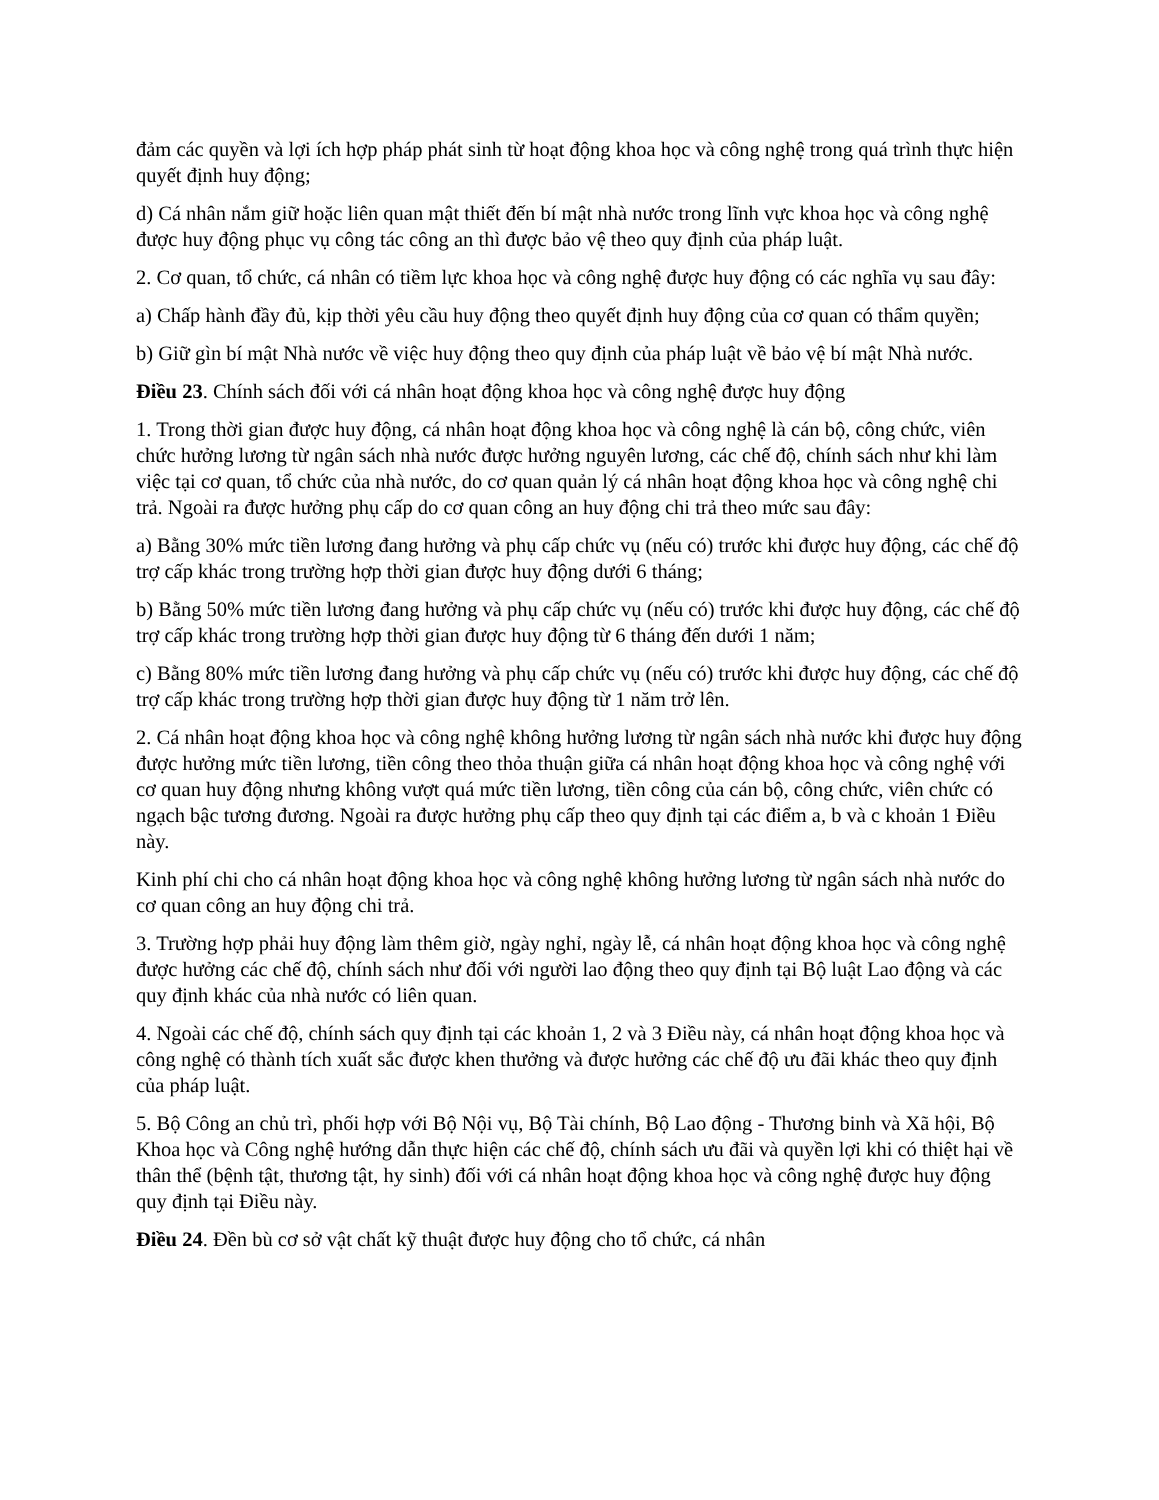đảm các quyền và lợi ích hợp pháp phát sinh từ hoạt động khoa học và công nghệ trong quá trình thực hiện quyết định huy động;
d) Cá nhân nắm giữ hoặc liên quan mật thiết đến bí mật nhà nước trong lĩnh vực khoa học và công nghệ được huy động phục vụ công tác công an thì được bảo vệ theo quy định của pháp luật.
2. Cơ quan, tổ chức, cá nhân có tiềm lực khoa học và công nghệ được huy động có các nghĩa vụ sau đây:
a) Chấp hành đầy đủ, kịp thời yêu cầu huy động theo quyết định huy động của cơ quan có thẩm quyền;
b) Giữ gìn bí mật Nhà nước về việc huy động theo quy định của pháp luật về bảo vệ bí mật Nhà nước.
Điều 23. Chính sách đối với cá nhân hoạt động khoa học và công nghệ được huy động
1. Trong thời gian được huy động, cá nhân hoạt động khoa học và công nghệ là cán bộ, công chức, viên chức hưởng lương từ ngân sách nhà nước được hưởng nguyên lương, các chế độ, chính sách như khi làm việc tại cơ quan, tổ chức của nhà nước, do cơ quan quản lý cá nhân hoạt động khoa học và công nghệ chi trả. Ngoài ra được hưởng phụ cấp do cơ quan công an huy động chi trả theo mức sau đây:
a) Bằng 30% mức tiền lương đang hưởng và phụ cấp chức vụ (nếu có) trước khi được huy động, các chế độ trợ cấp khác trong trường hợp thời gian được huy động dưới 6 tháng;
b) Bằng 50% mức tiền lương đang hưởng và phụ cấp chức vụ (nếu có) trước khi được huy động, các chế độ trợ cấp khác trong trường hợp thời gian được huy động từ 6 tháng đến dưới 1 năm;
c) Bằng 80% mức tiền lương đang hưởng và phụ cấp chức vụ (nếu có) trước khi được huy động, các chế độ trợ cấp khác trong trường hợp thời gian được huy động từ 1 năm trở lên.
2. Cá nhân hoạt động khoa học và công nghệ không hưởng lương từ ngân sách nhà nước khi được huy động được hưởng mức tiền lương, tiền công theo thỏa thuận giữa cá nhân hoạt động khoa học và công nghệ với cơ quan huy động nhưng không vượt quá mức tiền lương, tiền công của cán bộ, công chức, viên chức có ngạch bậc tương đương. Ngoài ra được hưởng phụ cấp theo quy định tại các điểm a, b và c khoản 1 Điều này.
Kinh phí chi cho cá nhân hoạt động khoa học và công nghệ không hưởng lương từ ngân sách nhà nước do cơ quan công an huy động chi trả.
3. Trường hợp phải huy động làm thêm giờ, ngày nghỉ, ngày lễ, cá nhân hoạt động khoa học và công nghệ được hưởng các chế độ, chính sách như đối với người lao động theo quy định tại Bộ luật Lao động và các quy định khác của nhà nước có liên quan.
4. Ngoài các chế độ, chính sách quy định tại các khoản 1, 2 và 3 Điều này, cá nhân hoạt động khoa học và công nghệ có thành tích xuất sắc được khen thưởng và được hưởng các chế độ ưu đãi khác theo quy định của pháp luật.
5. Bộ Công an chủ trì, phối hợp với Bộ Nội vụ, Bộ Tài chính, Bộ Lao động - Thương binh và Xã hội, Bộ Khoa học và Công nghệ hướng dẫn thực hiện các chế độ, chính sách ưu đãi và quyền lợi khi có thiệt hại về thân thể (bệnh tật, thương tật, hy sinh) đối với cá nhân hoạt động khoa học và công nghệ được huy động quy định tại Điều này.
Điều 24. Đền bù cơ sở vật chất kỹ thuật được huy động cho tổ chức, cá nhân